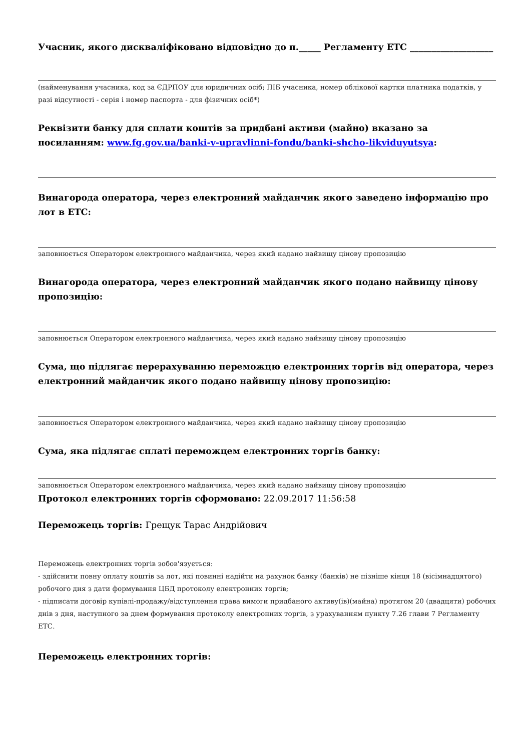Учасник, якого дискваліфіковано відповідно до п._____ Регламенту ЕТС ___________________
(найменування учасника, код за ЄДРПОУ для юридичних осіб; ПІБ учасника, номер облікової картки платника податків, у разі відсутності - серія і номер паспорта - для фізичних осіб*)
Реквізити банку для сплати коштів за придбані активи (майно) вказано за посиланням: www.fg.gov.ua/banki-v-upravlinni-fondu/banki-shcho-likviduyutsya:
Винагорода оператора, через електронний майданчик якого заведено інформацію про лот в ЕТС:
заповнюється Оператором електронного майданчика, через який надано найвищу цінову пропозицію
Винагорода оператора, через електронний майданчик якого подано найвищу цінову пропозицію:
заповнюється Оператором електронного майданчика, через який надано найвищу цінову пропозицію
Сума, що підлягає перерахуванню переможцю електронних торгів від оператора, через електронний майданчик якого подано найвищу цінову пропозицію:
заповнюється Оператором електронного майданчика, через який надано найвищу цінову пропозицію
Сума, яка підлягає сплаті переможцем електронних торгів банку:
заповнюється Оператором електронного майданчика, через який надано найвищу цінову пропозицію
Протокол електронних торгів сформовано: 22.09.2017 11:56:58
Переможець торгів: Грещук Тарас Андрійович
Переможець електронних торгів зобов'язується:
- здійснити повну оплату коштів за лот, які повинні надійти на рахунок банку (банків) не пізніше кінця 18 (вісімнадцятого) робочого дня з дати формування ЦБД протоколу електронних торгів;
- підписати договір купівлі-продажу/відступлення права вимоги придбаного активу(ів)(майна) протягом 20 (двадцяти) робочих днів з дня, наступного за днем формування протоколу електронних торгів, з урахуванням пункту 7.26 глави 7 Регламенту ЕТС.
Переможець електронних торгів: